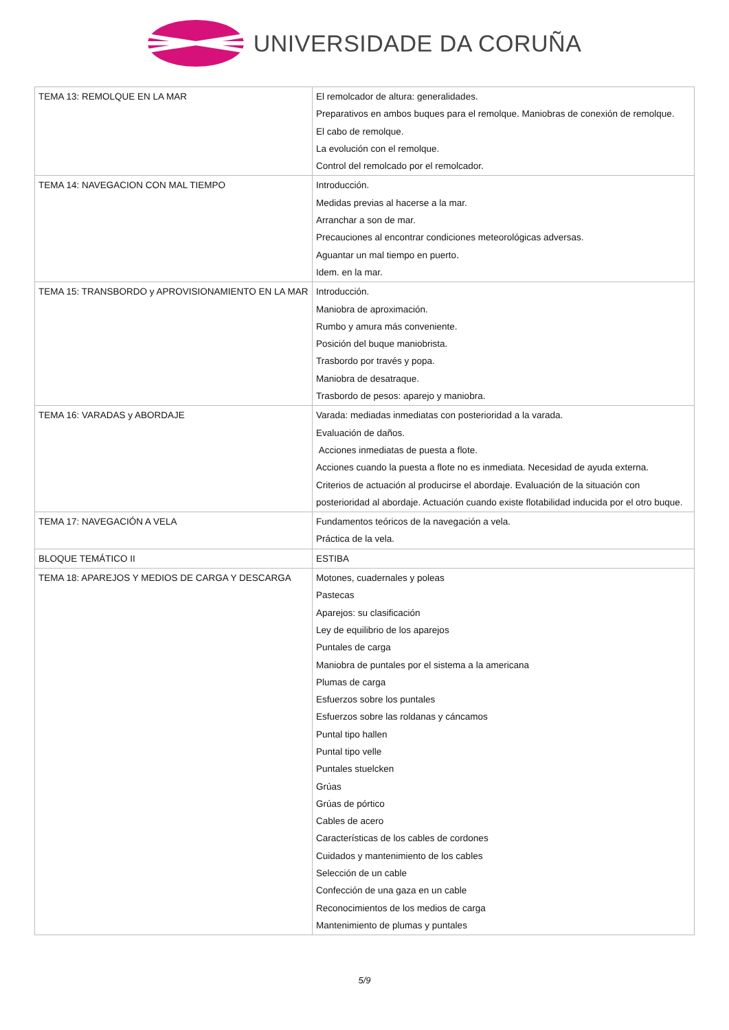UNIVERSIDADE DA CORUÑA
| TEMA 13: REMOLQUE EN LA MAR | El remolcador de altura: generalidades. Preparativos en ambos buques para el remolque. Maniobras de conexión de remolque. El cabo de remolque. La evolución con el remolque. Control del remolcado por el remolcador. |
| TEMA 14: NAVEGACION CON MAL TIEMPO | Introducción. Medidas previas al hacerse a la mar. Arranchar a son de mar. Precauciones al encontrar condiciones meteorológicas adversas. Aguantar un mal tiempo en puerto. Idem. en la mar. |
| TEMA 15: TRANSBORDO y APROVISIONAMIENTO EN LA MAR | Introducción. Maniobra de aproximación. Rumbo y amura más conveniente. Posición del buque maniobrista. Trasbordo por través y popa. Maniobra de desatraque. Trasbordo de pesos: aparejo y maniobra. |
| TEMA 16: VARADAS y ABORDAJE | Varada: mediadas inmediatas con posterioridad a la varada. Evaluación de daños. Acciones inmediatas de puesta a flote. Acciones cuando la puesta a flote no es inmediata. Necesidad de ayuda externa. Criterios de actuación al producirse el abordaje. Evaluación de la situación con posterioridad al abordaje. Actuación cuando existe flotabilidad inducida por el otro buque. |
| TEMA 17: NAVEGACIÓN A VELA | Fundamentos teóricos de la navegación a vela. Práctica de la vela. |
| BLOQUE TEMÁTICO II | ESTIBA |
| TEMA 18: APAREJOS Y MEDIOS DE CARGA Y DESCARGA | Motones, cuadernales y poleas Pastecas Aparejos: su clasificación Ley de equilibrio de los aparejos Puntales de carga Maniobra de puntales por el sistema a la americana Plumas de carga Esfuerzos sobre los puntales Esfuerzos sobre las roldanas y cáncamos Puntal tipo hallen Puntal tipo velle Puntales stuelcken Grúas Grúas de pórtico Cables de acero Características de los cables de cordones Cuidados y mantenimiento de los cables Selección de un cable Confección de una gaza en un cable Reconocimientos de los medios de carga Mantenimiento de plumas y puntales |
5/9